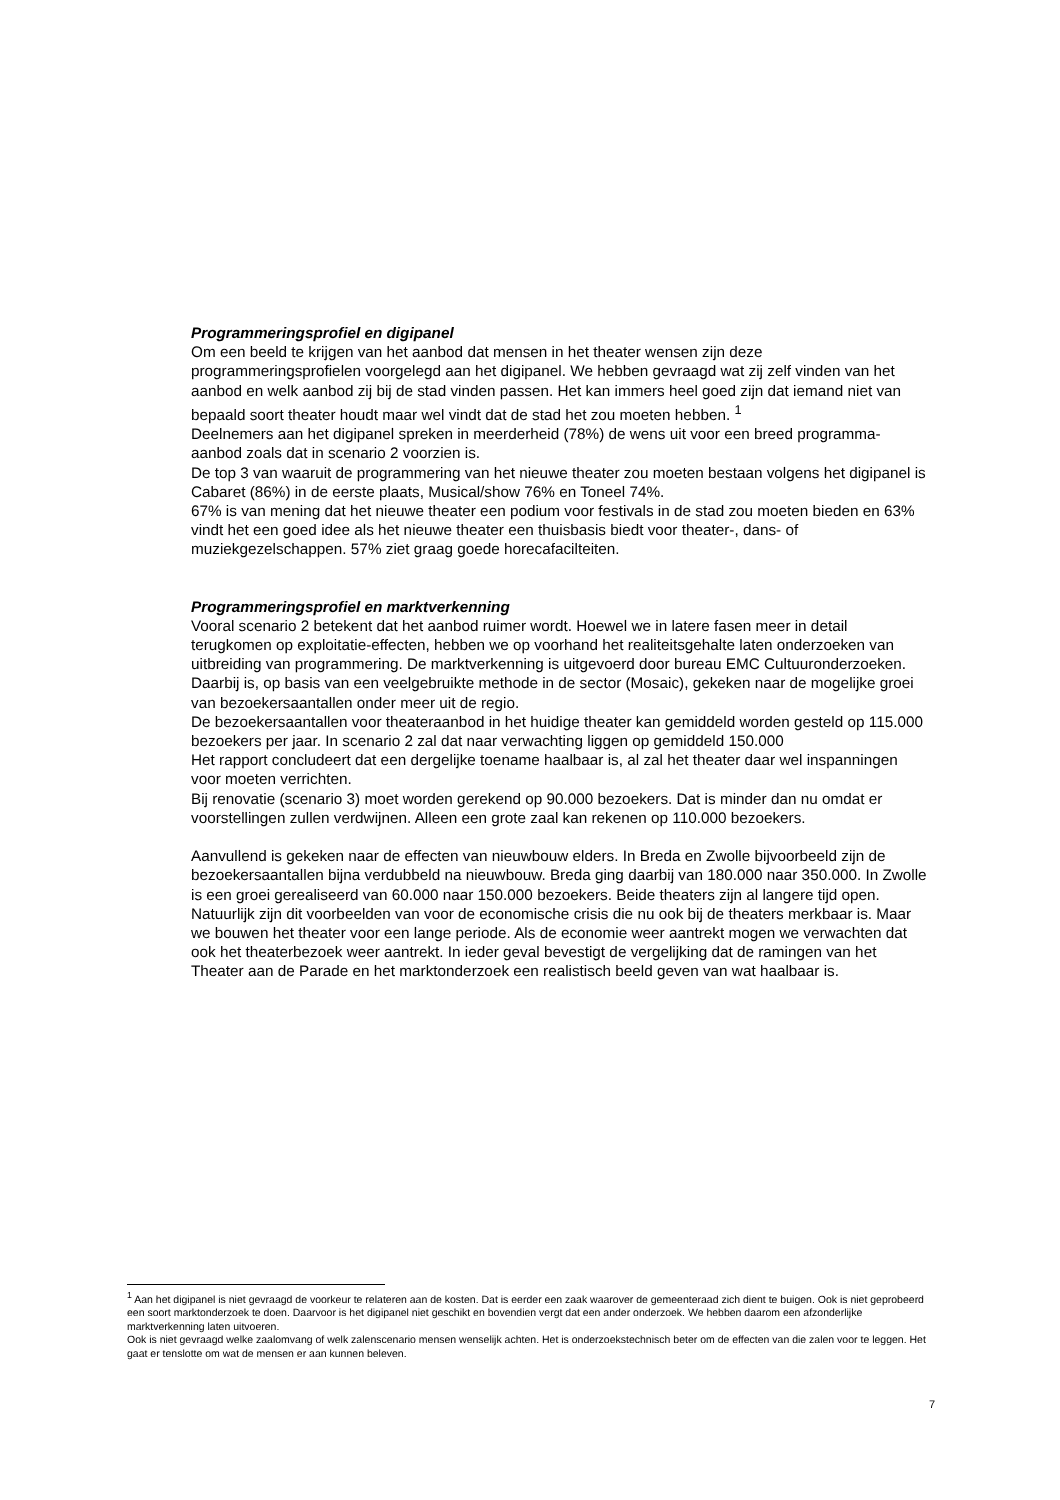Programmeringsprofiel en digipanel
Om een beeld te krijgen van het aanbod dat mensen in het theater wensen zijn deze programmeringsprofielen voorgelegd aan het digipanel. We hebben gevraagd wat zij zelf vinden van het aanbod en welk aanbod zij bij de stad vinden passen. Het kan immers heel goed zijn dat iemand niet van bepaald soort theater houdt maar wel vindt dat de stad het zou moeten hebben. <sup>1</sup>
Deelnemers aan het digipanel spreken in meerderheid (78%) de wens uit voor een breed programma-aanbod zoals dat in scenario 2 voorzien is.
De top 3 van waaruit de programmering van het nieuwe theater zou moeten bestaan volgens het digipanel is Cabaret (86%) in de eerste plaats, Musical/show 76% en Toneel 74%.
67% is van mening dat het nieuwe theater een podium voor festivals in de stad zou moeten bieden en 63% vindt het een goed idee als het nieuwe theater een thuisbasis biedt voor theater-, dans- of muziekgezelschappen. 57% ziet graag goede horecafacilteiten.
Programmeringsprofiel en marktverkenning
Vooral scenario 2 betekent dat het aanbod ruimer wordt. Hoewel we in latere fasen meer in detail terugkomen op exploitatie-effecten, hebben we op voorhand het realiteitsgehalte laten onderzoeken van uitbreiding van programmering. De marktverkenning is uitgevoerd door bureau EMC Cultuuronderzoeken. Daarbij is, op basis van een veelgebruikte methode in de sector (Mosaic), gekeken naar de mogelijke groei van bezoekersaantallen onder meer uit de regio.
De bezoekersaantallen voor theateraanbod in het huidige theater kan gemiddeld worden gesteld op 115.000 bezoekers per jaar. In scenario 2 zal dat naar verwachting liggen op gemiddeld 150.000
Het rapport concludeert dat een dergelijke toename haalbaar is, al zal het theater daar wel inspanningen voor moeten verrichten.
Bij renovatie (scenario 3) moet worden gerekend op 90.000 bezoekers. Dat is minder dan nu omdat er voorstellingen zullen verdwijnen. Alleen een grote zaal kan rekenen op 110.000 bezoekers.
Aanvullend is gekeken naar de effecten van nieuwbouw elders. In Breda en Zwolle bijvoorbeeld zijn de bezoekersaantallen bijna verdubbeld na nieuwbouw. Breda ging daarbij van 180.000 naar 350.000. In Zwolle is een groei gerealiseerd van 60.000 naar 150.000 bezoekers. Beide theaters zijn al langere tijd open. Natuurlijk zijn dit voorbeelden van voor de economische crisis die nu ook bij de theaters merkbaar is. Maar we bouwen het theater voor een lange periode. Als de economie weer aantrekt mogen we verwachten dat ook het theaterbezoek weer aantrekt. In ieder geval bevestigt de vergelijking dat de ramingen van het Theater aan de Parade en het marktonderzoek een realistisch beeld geven van wat haalbaar is.
<sup>1</sup> Aan het digipanel is niet gevraagd de voorkeur te relateren aan de kosten. Dat is eerder een zaak waarover de gemeenteraad zich dient te buigen. Ook is niet geprobeerd een soort marktonderzoek te doen. Daarvoor is het digipanel niet geschikt en bovendien vergt dat een ander onderzoek. We hebben daarom een afzonderlijke marktverkenning laten uitvoeren.
Ook is niet gevraagd welke zaalomvang of welk zalenscenario mensen wenselijk achten. Het is onderzoekstechnisch beter om de effecten van die zalen voor te leggen. Het gaat er tenslotte om wat de mensen er aan kunnen beleven.
7